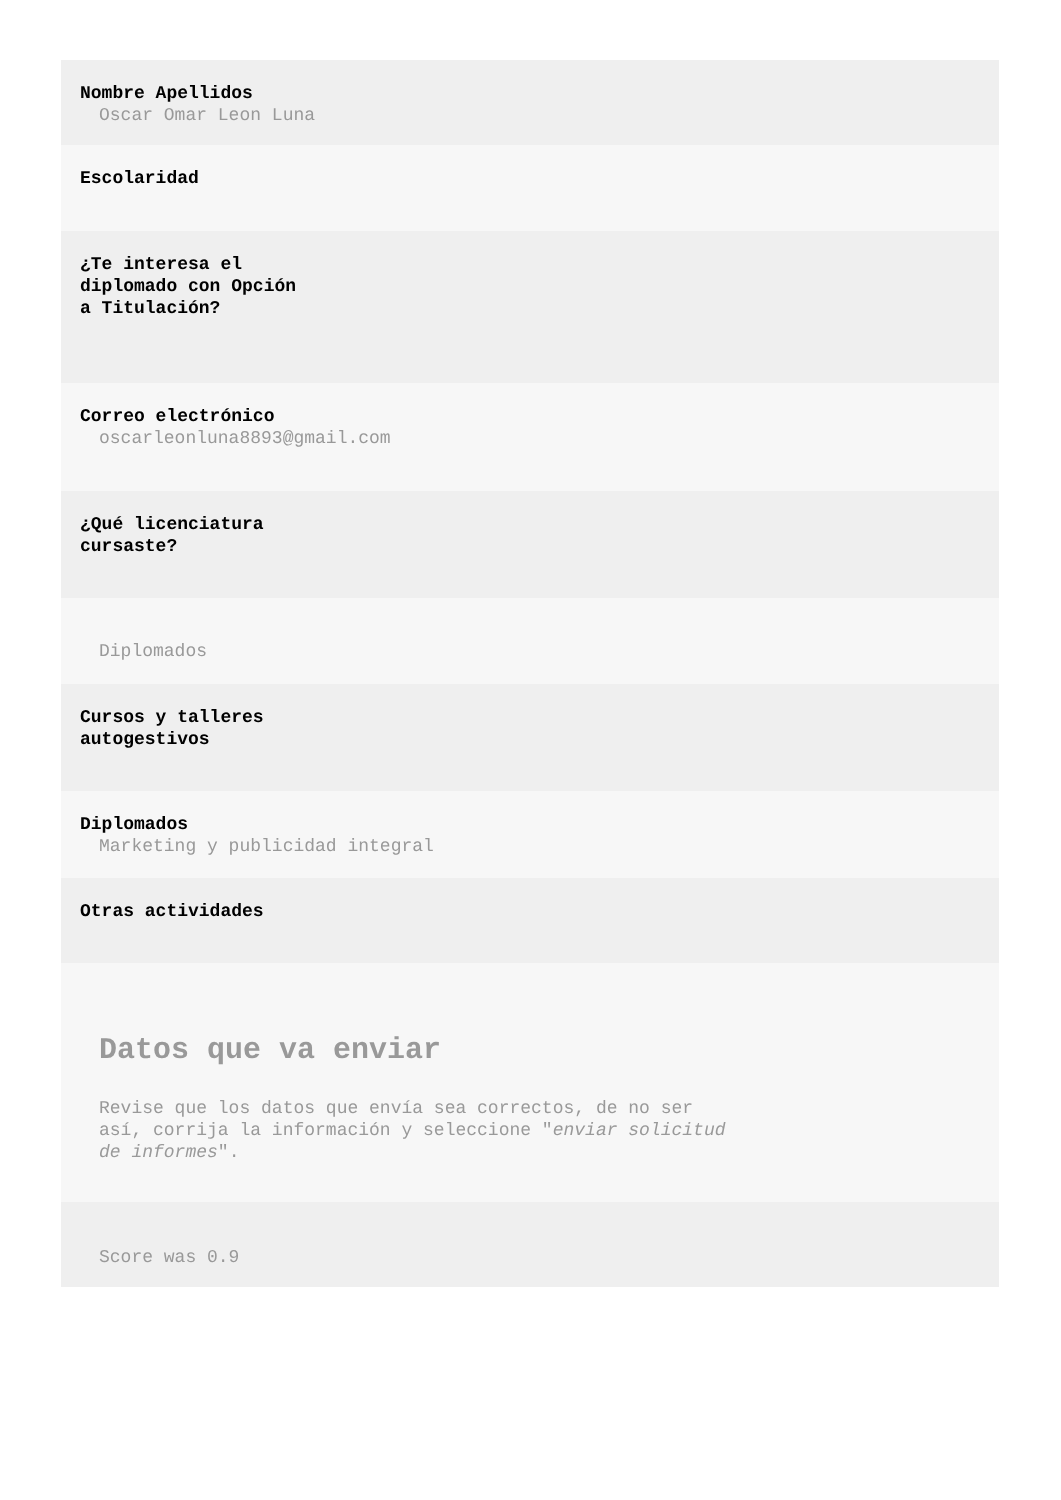Nombre Apellidos
Oscar Omar Leon Luna
Escolaridad
¿Te interesa el diplomado con Opción a Titulación?
Correo electrónico
oscarleonluna8893@gmail.com
¿Qué licenciatura cursaste?
Diplomados
Cursos y talleres autogestivos
Diplomados
Marketing y publicidad integral
Otras actividades
Datos que va enviar
Revise que los datos que envía sea correctos, de no ser así, corrija la información y seleccione "enviar solicitud de informes".
Score was 0.9